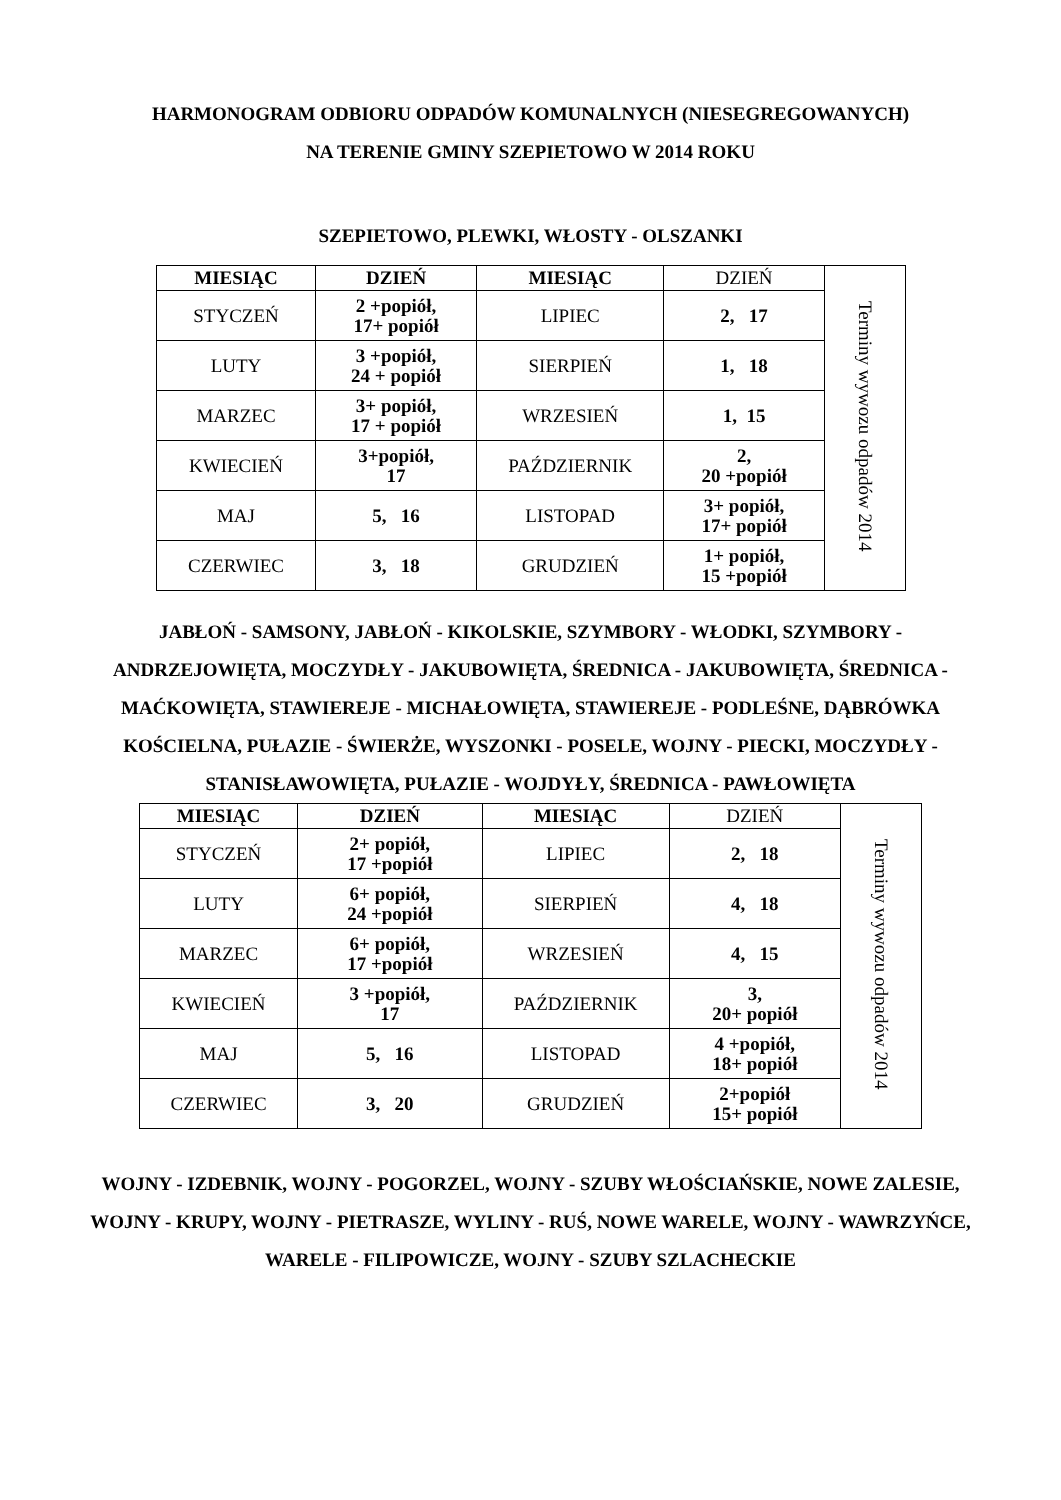HARMONOGRAM ODBIORU ODPADÓW KOMUNALNYCH (NIESEGREGOWANYCH)
NA TERENIE GMINY SZEPIETOWO W 2014 ROKU
SZEPIETOWO, PLEWKI, WŁOSTY - OLSZANKI
| MIESIĄC | DZIEŃ | MIESIĄC | DZIEŃ | Terminy wywozu odpadów 2014 |
| STYCZEŃ | 2 +popiół, 17+ popiół | LIPIEC | 2, 17 | |
| LUTY | 3 +popiół, 24 + popiół | SIERPIEŃ | 1, 18 | |
| MARZEC | 3+ popiół, 17 + popiół | WRZESIEŃ | 1, 15 | |
| KWIECIEŃ | 3+popiół, 17 | PAŹDZIERNIK | 2, 20 +popiół | |
| MAJ | 5, 16 | LISTOPAD | 3+ popiół, 17+ popiół | |
| CZERWIEC | 3, 18 | GRUDZIEŃ | 1+ popiół, 15 +popiół | |
JABŁOŃ - SAMSONY, JABŁOŃ - KIKOLSKIE, SZYMBORY - WŁODKI, SZYMBORY - ANDRZEJOWIĘTA, MOCZYDŁY - JAKUBOWIĘTA, ŚREDNICA - JAKUBOWIĘTA, ŚREDNICA - MAĆKOWIĘTA, STAWIEREJE - MICHAŁOWIĘTA, STAWIEREJE - PODLEŚNE, DĄBRÓWKA KOŚCIELNA, PUŁAZIE - ŚWIERŻE, WYSZONKI - POSELE, WOJNY - PIECKI, MOCZYDŁY - STANISŁAWOWIĘTA, PUŁAZIE - WOJDYŁY, ŚREDNICA - PAWŁOWIĘTA
| MIESIĄC | DZIEŃ | MIESIĄC | DZIEŃ | Terminy wywozu odpadów 2014 |
| STYCZEŃ | 2+ popiół, 17 +popiół | LIPIEC | 2, 18 | |
| LUTY | 6+ popiół, 24 +popiół | SIERPIEŃ | 4, 18 | |
| MARZEC | 6+ popiół, 17 +popiół | WRZESIEŃ | 4, 15 | |
| KWIECIEŃ | 3 +popiół, 17 | PAŹDZIERNIK | 3, 20+ popiół | |
| MAJ | 5, 16 | LISTOPAD | 4 +popiół, 18+ popiół | |
| CZERWIEC | 3, 20 | GRUDZIEŃ | 2+popiół 15+ popiół | |
WOJNY - IZDEBNIK, WOJNY - POGORZEL, WOJNY - SZUBY WŁOŚCIAŃSKIE, NOWE ZALESIE, WOJNY - KRUPY, WOJNY - PIETRASZE, WYLINY - RUŚ, NOWE WARELE, WOJNY - WAWRZYŃCE, WARELE - FILIPOWICZE, WOJNY - SZUBY SZLACHECKIE